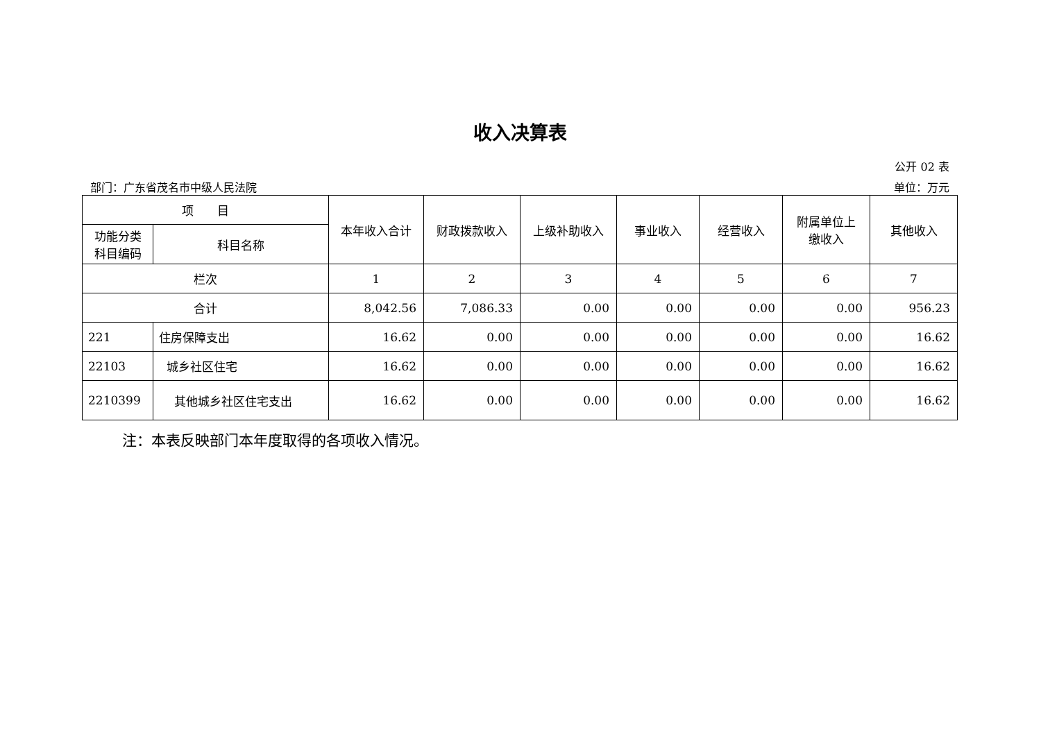收入决算表
公开 02 表
部门：广东省茂名市中级人民法院 单位：万元
| 项 目 | | 本年收入合计 | 财政拨款收入 | 上级补助收入 | 事业收入 | 经营收入 | 附属单位上 缴收入 | 其他收入 |
| --- | --- | --- | --- | --- | --- | --- | --- | --- |
| 功能分类 科目编码 | 科目名称 | | | | | | | |
| 栏次 | | 1 | 2 | 3 | 4 | 5 | 6 | 7 |
| 合计 | | 8,042.56 | 7,086.33 | 0.00 | 0.00 | 0.00 | 0.00 | 956.23 |
| 221 | 住房保障支出 | 16.62 | 0.00 | 0.00 | 0.00 | 0.00 | 0.00 | 16.62 |
| 22103 | 城乡社区住宅 | 16.62 | 0.00 | 0.00 | 0.00 | 0.00 | 0.00 | 16.62 |
| 2210399 | 其他城乡社区住宅支出 | 16.62 | 0.00 | 0.00 | 0.00 | 0.00 | 0.00 | 16.62 |
注：本表反映部门本年度取得的各项收入情况。